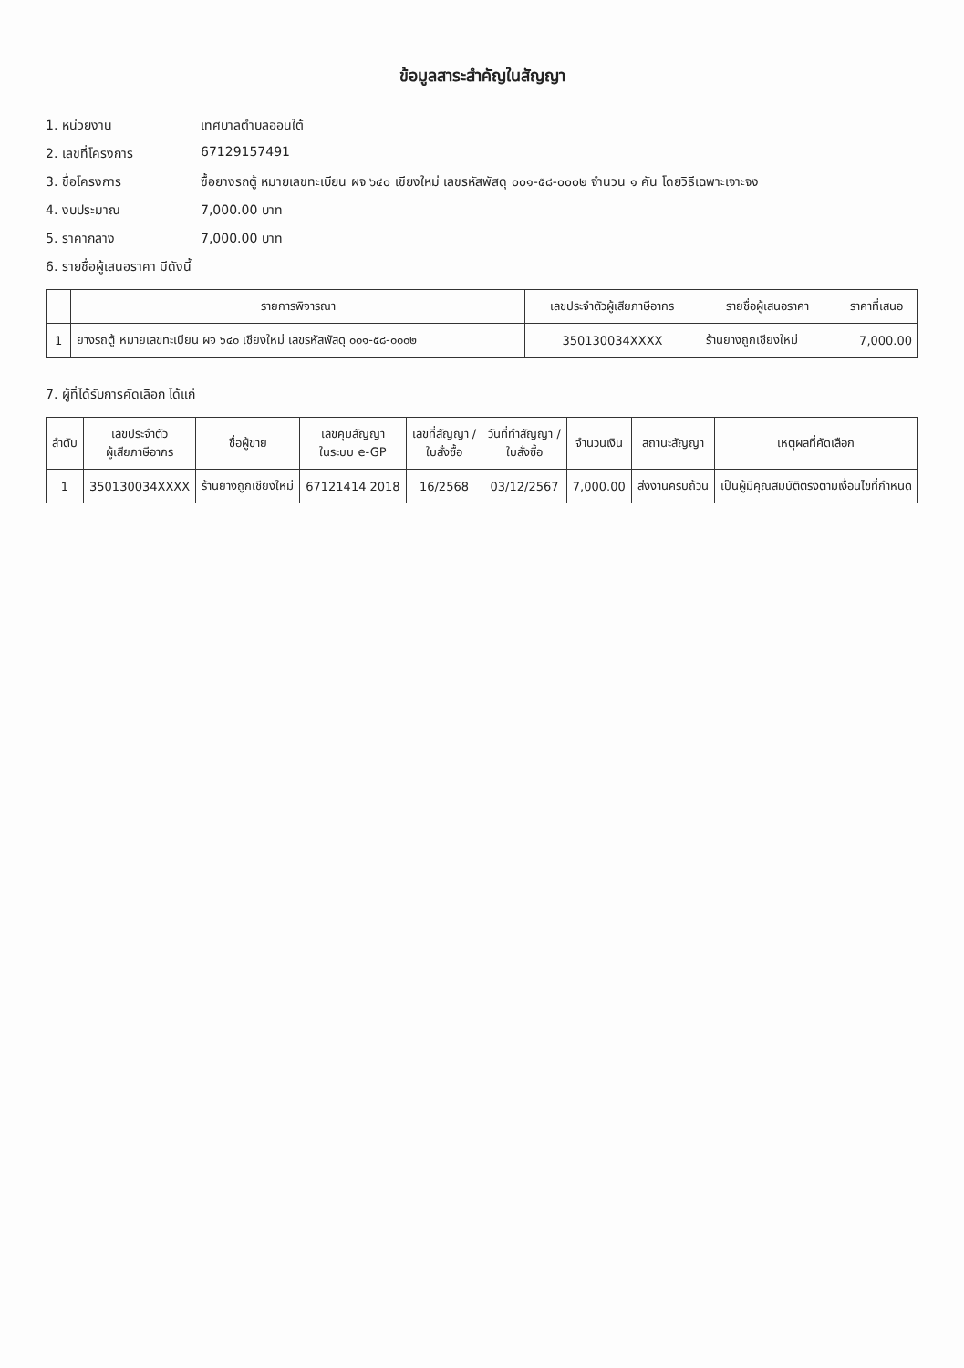ข้อมูลสาระสำคัญในสัญญา
1. หน่วยงาน เทศบาลตำบลออนใต้
2. เลขที่โครงการ 67129157491
3. ชื่อโครงการ ซื้อยางรถตู้ หมายเลขทะเบียน ผจ ๖๔๐ เชียงใหม่ เลขรหัสพัสดุ ๐๐๑-๕๘-๐๐๐๒ จำนวน ๑ คัน โดยวิธีเฉพาะเจาะจง
4. งบประมาณ 7,000.00 บาท
5. ราคากลาง 7,000.00 บาท
6. รายชื่อผู้เสนอราคา มีดังนี้
| | รายการพิจารณา | เลขประจำตัวผู้เสียภาษีอากร | รายชื่อผู้เสนอราคา | ราคาที่เสนอ |
| --- | --- | --- | --- | --- |
| 1 | ยางรถตู้ หมายเลขทะเบียน ผจ ๖๔๐ เชียงใหม่ เลขรหัสพัสดุ ๐๐๑-๕๘-๐๐๐๒ | 350130034XXXX | ร้านยางถูกเชียงใหม่ | 7,000.00 |
7. ผู้ที่ได้รับการคัดเลือก ได้แก่
| ลำดับ | เลขประจำตัว ผู้เสียภาษีอากร | ชื่อผู้ขาย | เลขคุมสัญญา ในระบบ e-GP | เลขที่สัญญา / ใบสั่งซื้อ | วันที่ทำสัญญา / ใบสั่งซื้อ | จำนวนเงิน | สถานะสัญญา | เหตุผลที่คัดเลือก |
| --- | --- | --- | --- | --- | --- | --- | --- | --- |
| 1 | 350130034XXXX | ร้านยางถูกเชียงใหม่ | 67121414 2018 | 16/2568 | 03/12/2567 | 7,000.00 | ส่งงานครบถ้วน | เป็นผู้มีคุณสมบัติตรงตามเงื่อนไขที่กำหนด |